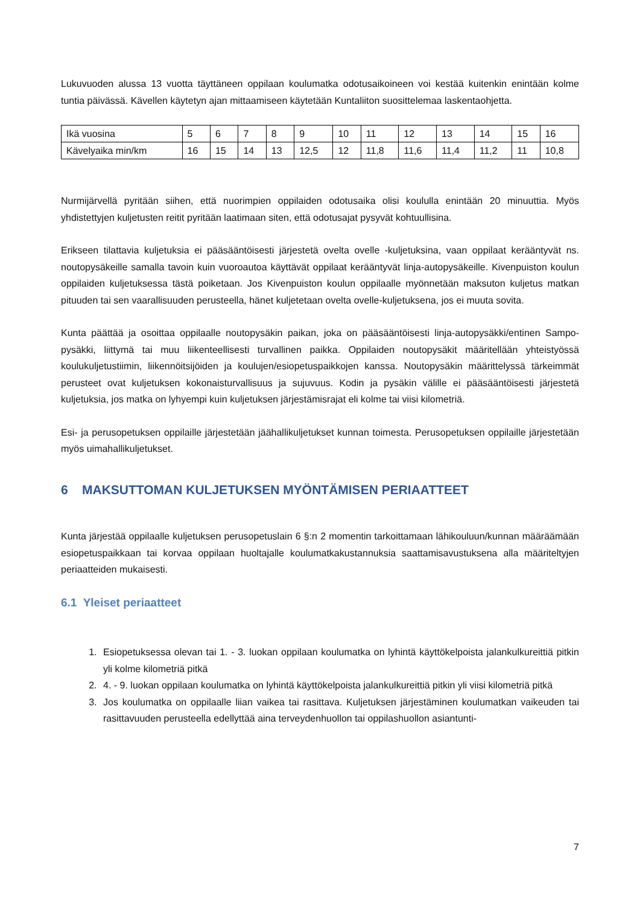Lukuvuoden alussa 13 vuotta täyttäneen oppilaan koulumatka odotusaikoineen voi kestää kuitenkin enintään kolme tuntia päivässä. Kävellen käytetyn ajan mittaamiseen käytetään Kuntaliiton suosittelemaa laskentaohjetta.
| Ikä vuosina | 5 | 6 | 7 | 8 | 9 | 10 | 11 | 12 | 13 | 14 | 15 | 16 |
| Kävelyaika min/km | 16 | 15 | 14 | 13 | 12,5 | 12 | 11,8 | 11,6 | 11,4 | 11,2 | 11 | 10,8 |
Nurmijärvellä pyritään siihen, että nuorimpien oppilaiden odotusaika olisi koululla enintään 20 minuuttia. Myös yhdistettyjen kuljetusten reitit pyritään laatimaan siten, että odotusajat pysyvät kohtuullisina.
Erikseen tilattavia kuljetuksia ei pääsääntöisesti järjestetä ovelta ovelle -kuljetuksina, vaan oppilaat kerääntyvät ns. noutopysäkeille samalla tavoin kuin vuoroautoa käyttävät oppilaat kerääntyvät linja-autopysäkeille. Kivenpuiston koulun oppilaiden kuljetuksessa tästä poiketaan. Jos Kivenpuiston koulun oppilaalle myönnetään maksuton kuljetus matkan pituuden tai sen vaarallisuuden perusteella, hänet kuljetetaan ovelta ovelle-kuljetuksena, jos ei muuta sovita.
Kunta päättää ja osoittaa oppilaalle noutopysäkin paikan, joka on pääsääntöisesti linja-autopysäkki/entinen Sampo-pysäkki, liittymä tai muu liikenteellisesti turvallinen paikka. Oppilaiden noutopysäkit määritellään yhteistyössä koulukuljetustiimin, liikennöitsijöiden ja koulujen/esiopetuspaikkojen kanssa. Noutopysäkin määrittelyssä tärkeimmät perusteet ovat kuljetuksen kokonaisturvallisuus ja sujuvuus. Kodin ja pysäkin välille ei pääsääntöisesti järjestetä kuljetuksia, jos matka on lyhyempi kuin kuljetuksen järjestämisrajat eli kolme tai viisi kilometriä.
Esi- ja perusopetuksen oppilaille järjestetään jäähallikuljetukset kunnan toimesta. Perusopetuksen oppilaille järjestetään myös uimahallikuljetukset.
6 MAKSUTTOMAN KULJETUKSEN MYÖNTÄMISEN PERIAATTEET
Kunta järjestää oppilaalle kuljetuksen perusopetuslain 6 §:n 2 momentin tarkoittamaan lähikouluun/kunnan määräämään esiopetuspaikkaan tai korvaa oppilaan huoltajalle koulumatkakustannuksia saattamisavustuksena alla määriteltyjen periaatteiden mukaisesti.
6.1 Yleiset periaatteet
1. Esiopetuksessa olevan tai 1. - 3. luokan oppilaan koulumatka on lyhintä käyttökelpoista jalankulkureittiä pitkin yli kolme kilometriä pitkä
2. 4. - 9. luokan oppilaan koulumatka on lyhintä käyttökelpoista jalankulkureittiä pitkin yli viisi kilometriä pitkä
3. Jos koulumatka on oppilaalle liian vaikea tai rasittava. Kuljetuksen järjestäminen koulumatkan vaikeuden tai rasittavuuden perusteella edellyttää aina terveydenhuollon tai oppilashuollon asiantunti-
7